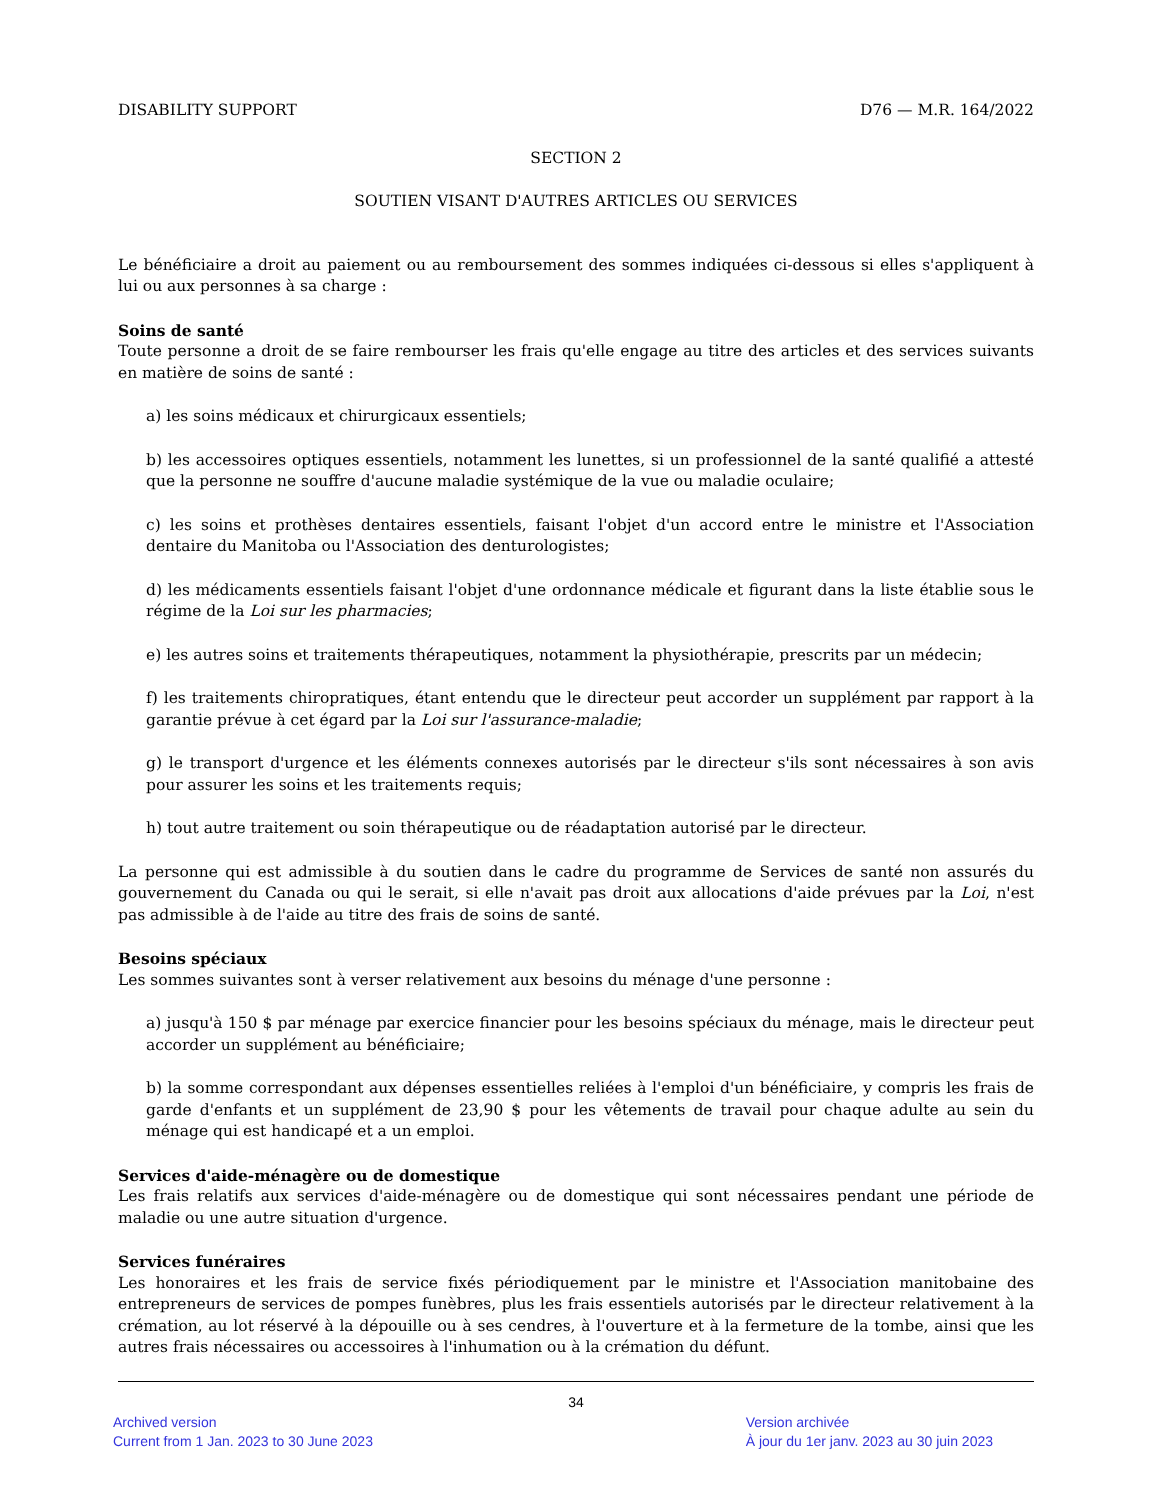DISABILITY SUPPORT D76 — M.R. 164/2022
SECTION 2
SOUTIEN VISANT D'AUTRES ARTICLES OU SERVICES
Le bénéficiaire a droit au paiement ou au remboursement des sommes indiquées ci-dessous si elles s'appliquent à lui ou aux personnes à sa charge :
Soins de santé
Toute personne a droit de se faire rembourser les frais qu'elle engage au titre des articles et des services suivants en matière de soins de santé :
a) les soins médicaux et chirurgicaux essentiels;
b) les accessoires optiques essentiels, notamment les lunettes, si un professionnel de la santé qualifié a attesté que la personne ne souffre d'aucune maladie systémique de la vue ou maladie oculaire;
c) les soins et prothèses dentaires essentiels, faisant l'objet d'un accord entre le ministre et l'Association dentaire du Manitoba ou l'Association des denturologistes;
d) les médicaments essentiels faisant l'objet d'une ordonnance médicale et figurant dans la liste établie sous le régime de la Loi sur les pharmacies;
e) les autres soins et traitements thérapeutiques, notamment la physiothérapie, prescrits par un médecin;
f) les traitements chiropratiques, étant entendu que le directeur peut accorder un supplément par rapport à la garantie prévue à cet égard par la Loi sur l'assurance-maladie;
g) le transport d'urgence et les éléments connexes autorisés par le directeur s'ils sont nécessaires à son avis pour assurer les soins et les traitements requis;
h) tout autre traitement ou soin thérapeutique ou de réadaptation autorisé par le directeur.
La personne qui est admissible à du soutien dans le cadre du programme de Services de santé non assurés du gouvernement du Canada ou qui le serait, si elle n'avait pas droit aux allocations d'aide prévues par la Loi, n'est pas admissible à de l'aide au titre des frais de soins de santé.
Besoins spéciaux
Les sommes suivantes sont à verser relativement aux besoins du ménage d'une personne :
a) jusqu'à 150 $ par ménage par exercice financier pour les besoins spéciaux du ménage, mais le directeur peut accorder un supplément au bénéficiaire;
b) la somme correspondant aux dépenses essentielles reliées à l'emploi d'un bénéficiaire, y compris les frais de garde d'enfants et un supplément de 23,90 $ pour les vêtements de travail pour chaque adulte au sein du ménage qui est handicapé et a un emploi.
Services d'aide-ménagère ou de domestique
Les frais relatifs aux services d'aide-ménagère ou de domestique qui sont nécessaires pendant une période de maladie ou une autre situation d'urgence.
Services funéraires
Les honoraires et les frais de service fixés périodiquement par le ministre et l'Association manitobaine des entrepreneurs de services de pompes funèbres, plus les frais essentiels autorisés par le directeur relativement à la crémation, au lot réservé à la dépouille ou à ses cendres, à l'ouverture et à la fermeture de la tombe, ainsi que les autres frais nécessaires ou accessoires à l'inhumation ou à la crémation du défunt.
34
Archived version
Current from 1 Jan. 2023 to 30 June 2023
Version archivée
À jour du 1er janv. 2023 au 30 juin 2023